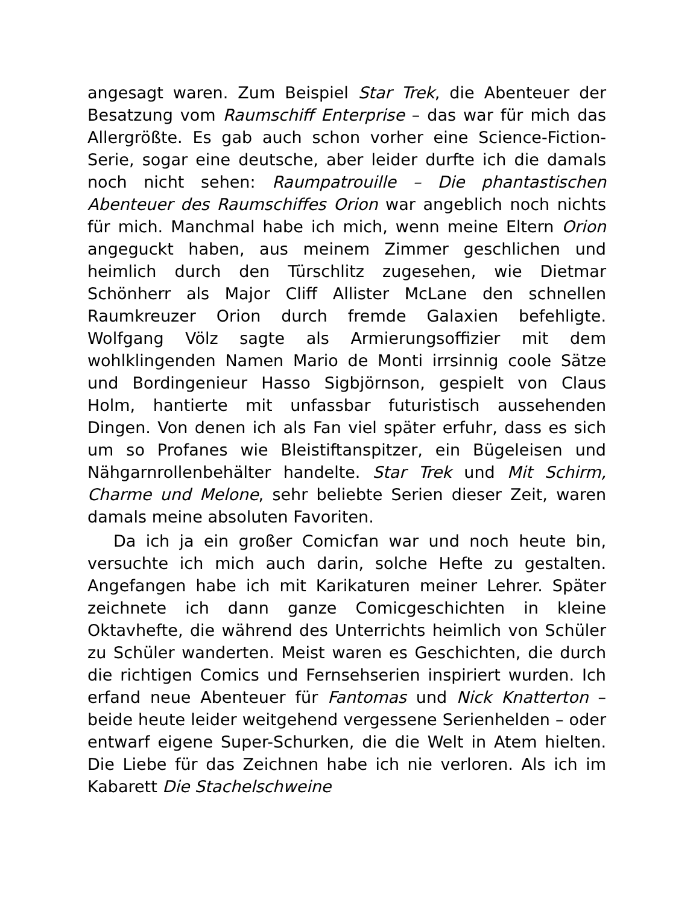angesagt waren. Zum Beispiel Star Trek, die Abenteuer der Besatzung vom Raumschiff Enterprise – das war für mich das Allergrößte. Es gab auch schon vorher eine Science-Fiction-Serie, sogar eine deutsche, aber leider durfte ich die damals noch nicht sehen: Raumpatrouille – Die phantastischen Abenteuer des Raumschiffes Orion war angeblich noch nichts für mich. Manchmal habe ich mich, wenn meine Eltern Orion angeguckt haben, aus meinem Zimmer geschlichen und heimlich durch den Türschlitz zugesehen, wie Dietmar Schönherr als Major Cliff Allister McLane den schnellen Raumkreuzer Orion durch fremde Galaxien befehligte. Wolfgang Völz sagte als Armierungsoffizier mit dem wohlklingenden Namen Mario de Monti irrsinnig coole Sätze und Bordingenieur Hasso Sigbjörnson, gespielt von Claus Holm, hantierte mit unfassbar futuristisch aussehenden Dingen. Von denen ich als Fan viel später erfuhr, dass es sich um so Profanes wie Bleistiftanspitzer, ein Bügeleisen und Nähgarnrollenbehälter handelte. Star Trek und Mit Schirm, Charme und Melone, sehr beliebte Serien dieser Zeit, waren damals meine absoluten Favoriten.
Da ich ja ein großer Comicfan war und noch heute bin, versuchte ich mich auch darin, solche Hefte zu gestalten. Angefangen habe ich mit Karikaturen meiner Lehrer. Später zeichnete ich dann ganze Comicgeschichten in kleine Oktavhefte, die während des Unterrichts heimlich von Schüler zu Schüler wanderten. Meist waren es Geschichten, die durch die richtigen Comics und Fernsehserien inspiriert wurden. Ich erfand neue Abenteuer für Fantomas und Nick Knatterton – beide heute leider weitgehend vergessene Serienhelden – oder entwarf eigene Super-Schurken, die die Welt in Atem hielten. Die Liebe für das Zeichnen habe ich nie verloren. Als ich im Kabarett Die Stachelschweine